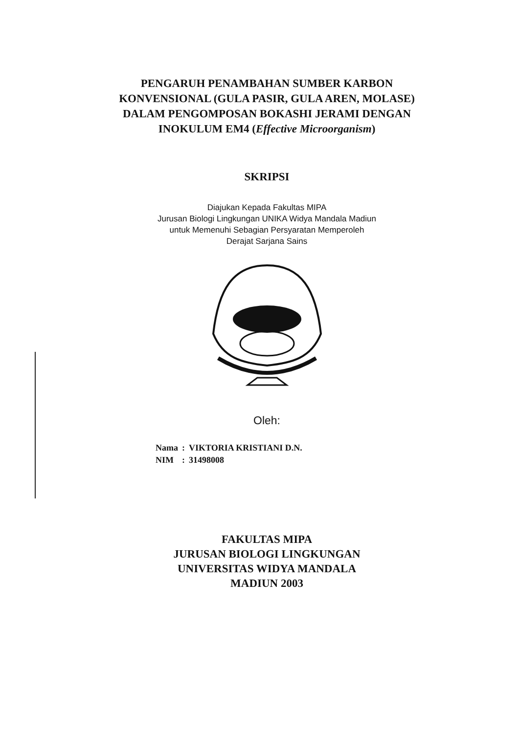PENGARUH PENAMBAHAN SUMBER KARBON
KONVENSIONAL (GULA PASIR, GULA AREN, MOLASE)
DALAM PENGOMPOSAN BOKASHI JERAMI DENGAN
INOKULUM EM4 (Effective Microorganism)
SKRIPSI
Diajukan Kepada Fakultas MIPA
Jurusan Biologi Lingkungan UNIKA Widya Mandala Madiun
untuk Memenuhi Sebagian Persyaratan Memperoleh
Derajat Sarjana Sains
Oleh:
| Nama | : | VIKTORIA KRISTIANI D.N. |
| NIM | : | 31498008 |
FAKULTAS MIPA
JURUSAN BIOLOGI LINGKUNGAN
UNIVERSITAS WIDYA MANDALA
MADIUN 2003